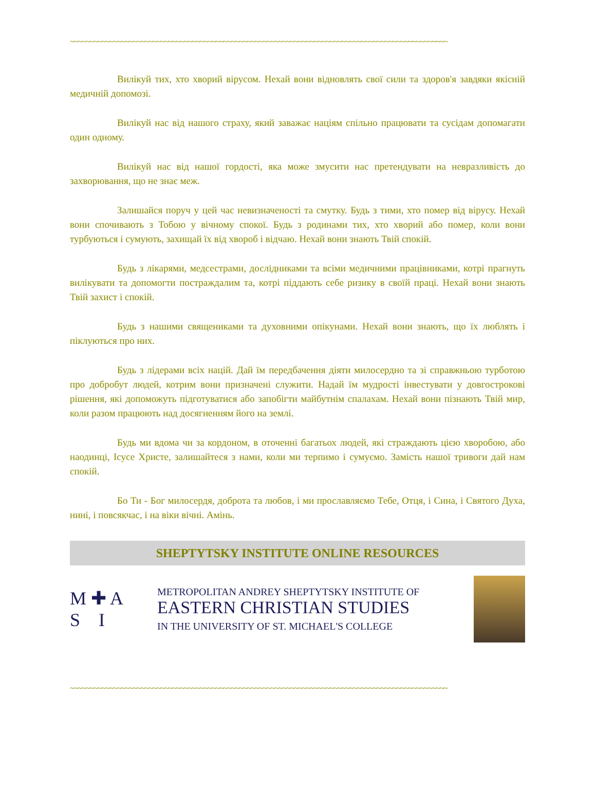~~~~~~~~~~~~~~~~~~~~~~~~~~~~~~~~~~~~~~~~~~~~~~~~~~~~~~~~~~~~~~~~~~~~~~~~~~~~~~~~~~~~~~~~~~~~~~~~
Вилікуй тих, хто хворий вірусом. Нехай вони відновлять свої сили та здоров'я завдяки якісній медичній допомозі.
Вилікуй нас від нашого страху, який заважає націям спільно працювати та сусідам допомагати один одному.
Вилікуй нас від нашої гордості, яка може змусити нас претендувати на невразливість до захворювання, що не знає меж.
Залишайся поруч у цей час невизначеності та смутку. Будь з тими, хто помер від вірусу. Нехай вони спочивають з Тобою у вічному спокої. Будь з родинами тих, хто хворий або помер, коли вони турбуються і сумують, захищай їх від хвороб і відчаю. Нехай вони знають Твій спокій.
Будь з лікарями, медсестрами, дослідниками та всіми медичними працівниками, котрі прагнуть вилікувати та допомогти постраждалим та, котрі піддають себе ризику в своїй праці. Нехай вони знають Твій захист і спокій.
Будь з нашими священиками та духовними опікунами. Нехай вони знають, що їх люблять і піклуються про них.
Будь з лідерами всіх націй. Дай їм передбачення діяти милосердно та зі справжньою турботою про добробут людей, котрим вони призначені служити. Надай їм мудрості інвестувати у довгострокові рішення, які допоможуть підготуватися або запобігти майбутнім спалахам. Нехай вони пізнають Твій мир, коли разом працюють над досягненням його на землі.
Будь ми вдома чи за кордоном, в оточенні багатьох людей, які страждають цією хворобою, або наодинці, Ісусе Христе, залишайтеся з нами, коли ми терпимо і сумуємо. Замість нашої тривоги дай нам спокій.
Бо Ти - Бог милосердя, доброта та любов, і ми прославляємо Тебе, Отця, і Сина, і Святого Духа, нині, і повсякчас, і на віки вічні. Амінь.
SHEPTYTSKY INSTITUTE ONLINE RESOURCES
M ✚ A
S I
METROPOLITAN ANDREY SHEPTYTSKY INSTITUTE OF
EASTERN CHRISTIAN STUDIES
IN THE UNIVERSITY OF ST. MICHAEL'S COLLEGE
~~~~~~~~~~~~~~~~~~~~~~~~~~~~~~~~~~~~~~~~~~~~~~~~~~~~~~~~~~~~~~~~~~~~~~~~~~~~~~~~~~~~~~~~~~~~~~~~